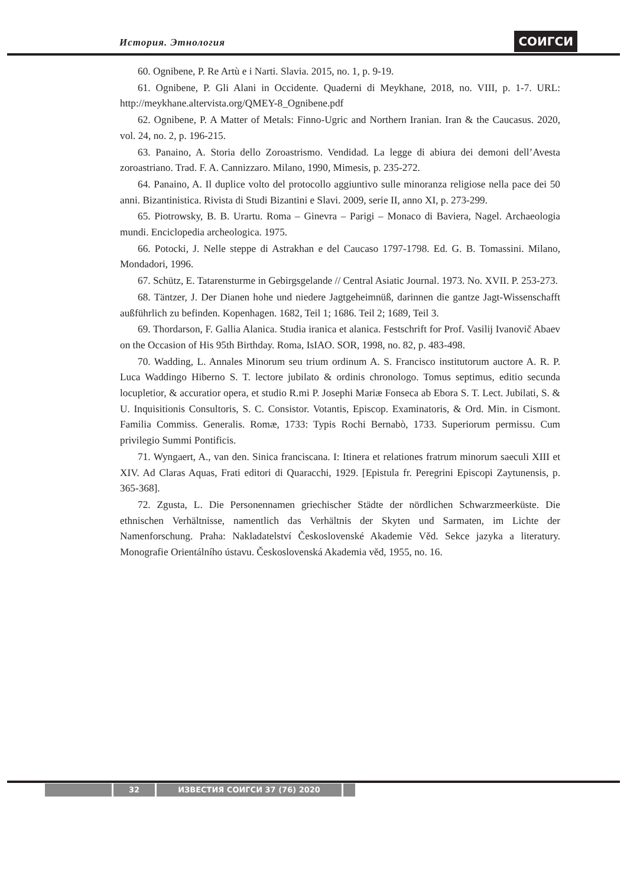История. Этнология СОИГСИ
60. Ognibene, P. Re Artù e i Narti. Slavia. 2015, no. 1, p. 9-19.
61. Ognibene, P. Gli Alani in Occidente. Quaderni di Meykhane, 2018, no. VIII, p. 1-7. URL: http://meykhane.altervista.org/QMEY-8_Ognibene.pdf
62. Ognibene, P. A Matter of Metals: Finno-Ugric and Northern Iranian. Iran & the Caucasus. 2020, vol. 24, no. 2, p. 196-215.
63. Panaino, A. Storia dello Zoroastrismo. Vendidad. La legge di abiura dei demoni dell’Avesta zoroastriano. Trad. F. A. Cannizzaro. Milano, 1990, Mimesis, p. 235-272.
64. Panaino, A. Il duplice volto del protocollo aggiuntivo sulle minoranza religiose nella pace dei 50 anni. Bizantinistica. Rivista di Studi Bizantini e Slavi. 2009, serie II, anno XI, p. 273-299.
65. Piotrowsky, B. B. Urartu. Roma – Ginevra – Parigi – Monaco di Baviera, Nagel. Archaeologia mundi. Enciclopedia archeologica. 1975.
66. Potocki, J. Nelle steppe di Astrakhan e del Caucaso 1797-1798. Ed. G. B. Tomassini. Milano, Mondadori, 1996.
67. Schütz, E. Tatarensturme in Gebirgsgelande // Central Asiatic Journal. 1973. No. XVII. P. 253-273.
68. Täntzer, J. Der Dianen hohe und niedere Jagtgeheimnüß, darinnen die gantze Jagt-Wissenschafft außführlich zu befinden. Kopenhagen. 1682, Teil 1; 1686. Teil 2; 1689, Teil 3.
69. Thordarson, F. Gallia Alanica. Studia iranica et alanica. Festschrift for Prof. Vasilij Ivanovič Abaev on the Occasion of His 95th Birthday. Roma, IsIAO. SOR, 1998, no. 82, p. 483-498.
70. Wadding, L. Annales Minorum seu trium ordinum A. S. Francisco institutorum auctore A. R. P. Luca Waddingo Hiberno S. T. lectore jubilato & ordinis chronologo. Tomus septimus, editio secunda locupletior, & accuratior opera, et studio R.mi P. Josephi Mariæ Fonseca ab Ebora S. T. Lect. Jubilati, S. & U. Inquisitionis Consultoris, S. C. Consistor. Votantis, Episcop. Examinatoris, & Ord. Min. in Cismont. Familia Commiss. Generalis. Romæ, 1733: Typis Rochi Bernabò, 1733. Superiorum permissu. Cum privilegio Summi Pontificis.
71. Wyngaert, A., van den. Sinica franciscana. I: Itinera et relationes fratrum minorum saeculi XIII et XIV. Ad Claras Aquas, Frati editori di Quaracchi, 1929. [Epistula fr. Peregrini Episcopi Zaytunensis, p. 365-368].
72. Zgusta, L. Die Personennamen griechischer Städte der nördlichen Schwarzmeerküste. Die ethnischen Verhältnisse, namentlich das Verhältnis der Skyten und Sarmaten, im Lichte der Namenforschung. Praha: Nakladatelství Československé Akademie Věd. Sekce jazyka a literatury. Monografie Orientálního ústavu. Československá Akademia věd, 1955, no. 16.
32 ИЗВЕСТИЯ СОИГСИ 37 (76) 2020